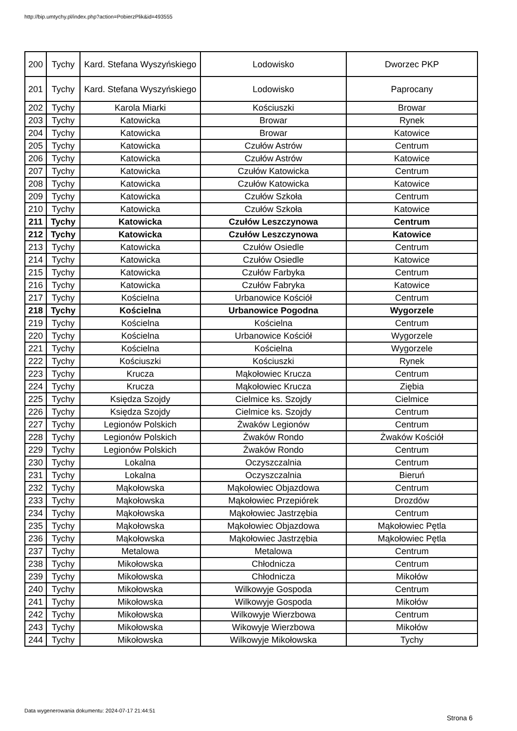http://bip.umtychy.pl/index.php?action=PobierzPlik&id=493555
| 200 | Tychy | Kard. Stefana Wyszyńskiego | Lodowisko | Dworzec PKP |
| 201 | Tychy | Kard. Stefana Wyszyńskiego | Lodowisko | Paprocany |
| 202 | Tychy | Karola Miarki | Kościuszki | Browar |
| 203 | Tychy | Katowicka | Browar | Rynek |
| 204 | Tychy | Katowicka | Browar | Katowice |
| 205 | Tychy | Katowicka | Czułów Astrów | Centrum |
| 206 | Tychy | Katowicka | Czułów Astrów | Katowice |
| 207 | Tychy | Katowicka | Czułów Katowicka | Centrum |
| 208 | Tychy | Katowicka | Czułów Katowicka | Katowice |
| 209 | Tychy | Katowicka | Czułów Szkoła | Centrum |
| 210 | Tychy | Katowicka | Czułów Szkoła | Katowice |
| 211 | Tychy | Katowicka | Czułów Leszczynowa | Centrum |
| 212 | Tychy | Katowicka | Czułów Leszczynowa | Katowice |
| 213 | Tychy | Katowicka | Czułów Osiedle | Centrum |
| 214 | Tychy | Katowicka | Czułów Osiedle | Katowice |
| 215 | Tychy | Katowicka | Czułów Farbyka | Centrum |
| 216 | Tychy | Katowicka | Czułów Fabryka | Katowice |
| 217 | Tychy | Kościelna | Urbanowice Kościół | Centrum |
| 218 | Tychy | Kościelna | Urbanowice Pogodna | Wygorzele |
| 219 | Tychy | Kościelna | Kościelna | Centrum |
| 220 | Tychy | Kościelna | Urbanowice Kościół | Wygorzele |
| 221 | Tychy | Kościelna | Kościelna | Wygorzele |
| 222 | Tychy | Kościuszki | Kościuszki | Rynek |
| 223 | Tychy | Krucza | Mąkołowiec Krucza | Centrum |
| 224 | Tychy | Krucza | Mąkołowiec Krucza | Ziębia |
| 225 | Tychy | Księdza Szojdy | Cielmice ks. Szojdy | Cielmice |
| 226 | Tychy | Księdza Szojdy | Cielmice ks. Szojdy | Centrum |
| 227 | Tychy | Legionów Polskich | Żwaków Legionów | Centrum |
| 228 | Tychy | Legionów Polskich | Żwaków Rondo | Żwaków Kościół |
| 229 | Tychy | Legionów Polskich | Żwaków Rondo | Centrum |
| 230 | Tychy | Lokalna | Oczyszczalnia | Centrum |
| 231 | Tychy | Lokalna | Oczyszczalnia | Bieruń |
| 232 | Tychy | Mąkołowska | Mąkołowiec Objazdowa | Centrum |
| 233 | Tychy | Mąkołowska | Mąkołowiec Przepiórek | Drozdów |
| 234 | Tychy | Mąkołowska | Mąkołowiec Jastrzębia | Centrum |
| 235 | Tychy | Mąkołowska | Mąkołowiec Objazdowa | Mąkołowiec Pętla |
| 236 | Tychy | Mąkołowska | Mąkołowiec Jastrzębia | Mąkołowiec Pętla |
| 237 | Tychy | Metalowa | Metalowa | Centrum |
| 238 | Tychy | Mikołowska | Chłodnicza | Centrum |
| 239 | Tychy | Mikołowska | Chłodnicza | Mikołów |
| 240 | Tychy | Mikołowska | Wilkowyje Gospoda | Centrum |
| 241 | Tychy | Mikołowska | Wilkowyje Gospoda | Mikołów |
| 242 | Tychy | Mikołowska | Wilkowyje Wierzbowa | Centrum |
| 243 | Tychy | Mikołowska | Wikowyje Wierzbowa | Mikołów |
| 244 | Tychy | Mikołowska | Wilkowyje Mikołowska | Tychy |
Data wygenerowania dokumentu: 2024-07-17 21:44:51
Strona 6